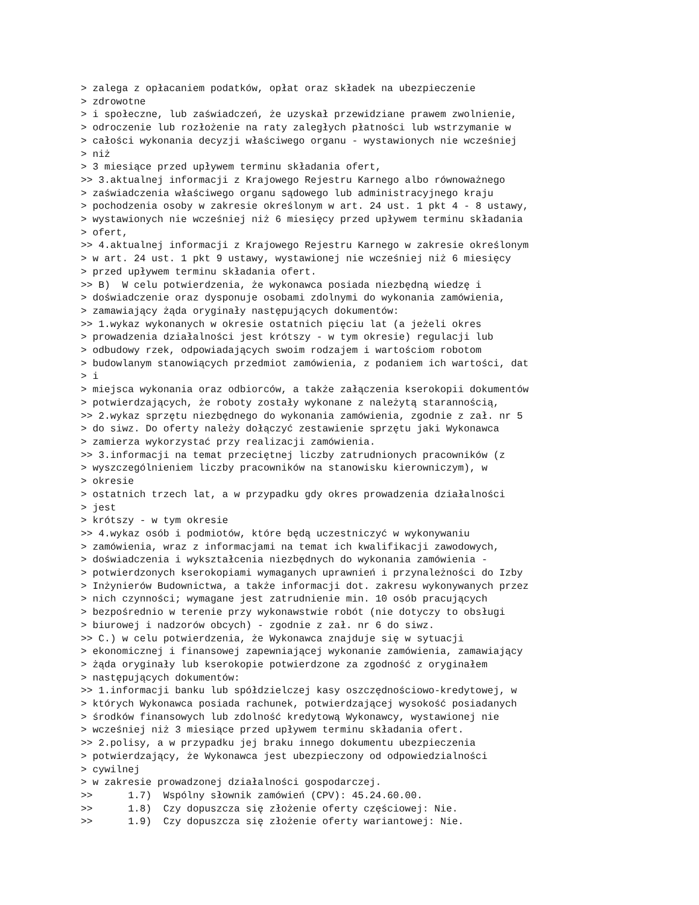> zalega z opłacaniem podatków, opłat oraz składek na ubezpieczenie
> zdrowotne
> i społeczne, lub zaświadczeń, że uzyskał przewidziane prawem zwolnienie,
> odroczenie lub rozłożenie na raty zaległych płatności lub wstrzymanie w
> całości wykonania decyzji właściwego organu - wystawionych nie wcześniej
> niż
> 3 miesiące przed upływem terminu składania ofert,
>> 3.aktualnej informacji z Krajowego Rejestru Karnego albo równoważnego
> zaświadczenia właściwego organu sądowego lub administracyjnego kraju
> pochodzenia osoby w zakresie określonym w art. 24 ust. 1 pkt 4 - 8 ustawy,
> wystawionych nie wcześniej niż 6 miesięcy przed upływem terminu składania
> ofert,
>> 4.aktualnej informacji z Krajowego Rejestru Karnego w zakresie określonym
> w art. 24 ust. 1 pkt 9 ustawy, wystawionej nie wcześniej niż 6 miesięcy
> przed upływem terminu składania ofert.
>> B)  W celu potwierdzenia, że wykonawca posiada niezbędną wiedzę i
> doświadczenie oraz dysponuje osobami zdolnymi do wykonania zamówienia,
> zamawiający żąda oryginały następujących dokumentów:
>> 1.wykaz wykonanych w okresie ostatnich pięciu lat (a jeżeli okres
> prowadzenia działalności jest krótszy - w tym okresie) regulacji lub
> odbudowy rzek, odpowiadających swoim rodzajem i wartościom robotom
> budowlanym stanowiących przedmiot zamówienia, z podaniem ich wartości, dat
> i
> miejsca wykonania oraz odbiorców, a także załączenia kserokopii dokumentów
> potwierdzających, że roboty zostały wykonane z należytą starannością,
>> 2.wykaz sprzętu niezbędnego do wykonania zamówienia, zgodnie z zał. nr 5
> do siwz. Do oferty należy dołączyć zestawienie sprzętu jaki Wykonawca
> zamierza wykorzystać przy realizacji zamówienia.
>> 3.informacji na temat przeciętnej liczby zatrudnionych pracowników (z
> wyszczególnieniem liczby pracowników na stanowisku kierowniczym), w
> okresie
> ostatnich trzech lat, a w przypadku gdy okres prowadzenia działalności
> jest
> krótszy - w tym okresie
>> 4.wykaz osób i podmiotów, które będą uczestniczyć w wykonywaniu
> zamówienia, wraz z informacjami na temat ich kwalifikacji zawodowych,
> doświadczenia i wykształcenia niezbędnych do wykonania zamówienia -
> potwierdzonych kserokopiami wymaganych uprawnień i przynależności do Izby
> Inżynierów Budownictwa, a także informacji dot. zakresu wykonywanych przez
> nich czynności; wymagane jest zatrudnienie min. 10 osób pracujących
> bezpośrednio w terenie przy wykonawstwie robót (nie dotyczy to obsługi
> biurowej i nadzorów obcych) - zgodnie z zał. nr 6 do siwz.
>> C.) w celu potwierdzenia, że Wykonawca znajduje się w sytuacji
> ekonomicznej i finansowej zapewniającej wykonanie zamówienia, zamawiający
> żąda oryginały lub kserokopie potwierdzone za zgodność z oryginałem
> następujących dokumentów:
>> 1.informacji banku lub spółdzielczej kasy oszczędnościowo-kredytowej, w
> których Wykonawca posiada rachunek, potwierdzającej wysokość posiadanych
> środków finansowych lub zdolność kredytową Wykonawcy, wystawionej nie
> wcześniej niż 3 miesiące przed upływem terminu składania ofert.
>> 2.polisy, a w przypadku jej braku innego dokumentu ubezpieczenia
> potwierdzający, że Wykonawca jest ubezpieczony od odpowiedzialności
> cywilnej
> w zakresie prowadzonej działalności gospodarczej.
>>      1.7)  Wspólny słownik zamówień (CPV): 45.24.60.00.
>>      1.8)  Czy dopuszcza się złożenie oferty częściowej: Nie.
>>      1.9)  Czy dopuszcza się złożenie oferty wariantowej: Nie.